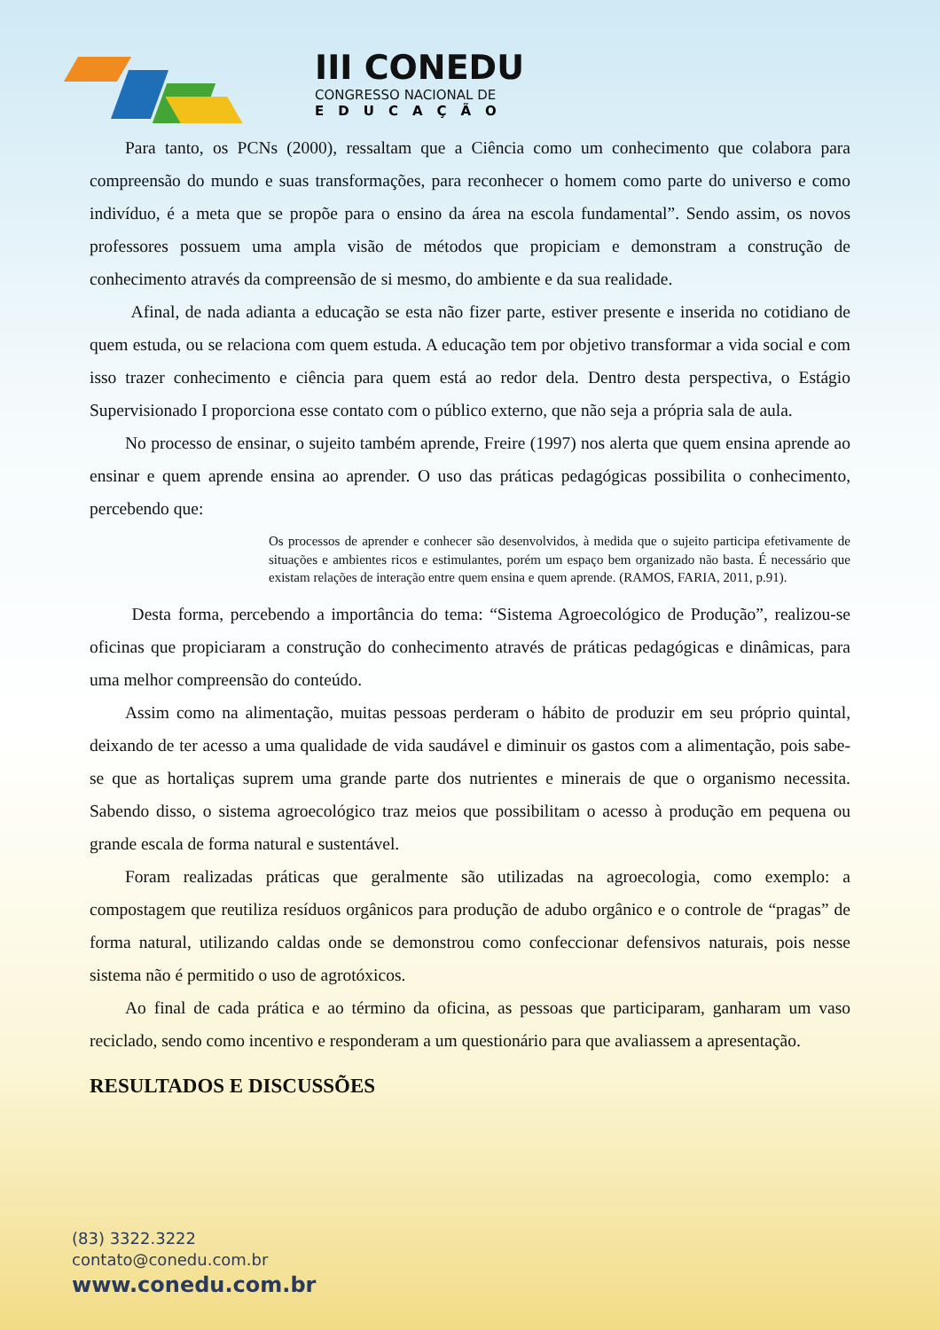III CONEDU
CONGRESSO NACIONAL DE
EDUCAÇÃO
Para tanto, os PCNs (2000), ressaltam que a Ciência como um conhecimento que colabora para compreensão do mundo e suas transformações, para reconhecer o homem como parte do universo e como indivíduo, é a meta que se propõe para o ensino da área na escola fundamental”. Sendo assim, os novos professores possuem uma ampla visão de métodos que propiciam e demonstram a construção de conhecimento através da compreensão de si mesmo, do ambiente e da sua realidade.
Afinal, de nada adianta a educação se esta não fizer parte, estiver presente e inserida no cotidiano de quem estuda, ou se relaciona com quem estuda. A educação tem por objetivo transformar a vida social e com isso trazer conhecimento e ciência para quem está ao redor dela. Dentro desta perspectiva, o Estágio Supervisionado I proporciona esse contato com o público externo, que não seja a própria sala de aula.
No processo de ensinar, o sujeito também aprende, Freire (1997) nos alerta que quem ensina aprende ao ensinar e quem aprende ensina ao aprender. O uso das práticas pedagógicas possibilita o conhecimento, percebendo que:
Os processos de aprender e conhecer são desenvolvidos, à medida que o sujeito participa efetivamente de situações e ambientes ricos e estimulantes, porém um espaço bem organizado não basta. É necessário que existam relações de interação entre quem ensina e quem aprende. (RAMOS, FARIA, 2011, p.91).
Desta forma, percebendo a importância do tema: “Sistema Agroecológico de Produção”, realizou-se oficinas que propiciaram a construção do conhecimento através de práticas pedagógicas e dinâmicas, para uma melhor compreensão do conteúdo.
Assim como na alimentação, muitas pessoas perderam o hábito de produzir em seu próprio quintal, deixando de ter acesso a uma qualidade de vida saudável e diminuir os gastos com a alimentação, pois sabe-se que as hortaliças suprem uma grande parte dos nutrientes e minerais de que o organismo necessita. Sabendo disso, o sistema agroecológico traz meios que possibilitam o acesso à produção em pequena ou grande escala de forma natural e sustentável.
Foram realizadas práticas que geralmente são utilizadas na agroecologia, como exemplo: a compostagem que reutiliza resíduos orgânicos para produção de adubo orgânico e o controle de “pragas” de forma natural, utilizando caldas onde se demonstrou como confeccionar defensivos naturais, pois nesse sistema não é permitido o uso de agrotóxicos.
Ao final de cada prática e ao término da oficina, as pessoas que participaram, ganharam um vaso reciclado, sendo como incentivo e responderam a um questionário para que avaliassem a apresentação.
RESULTADOS E DISCUSSÕES
(83) 3322.3222
contato@conedu.com.br
www.conedu.com.br